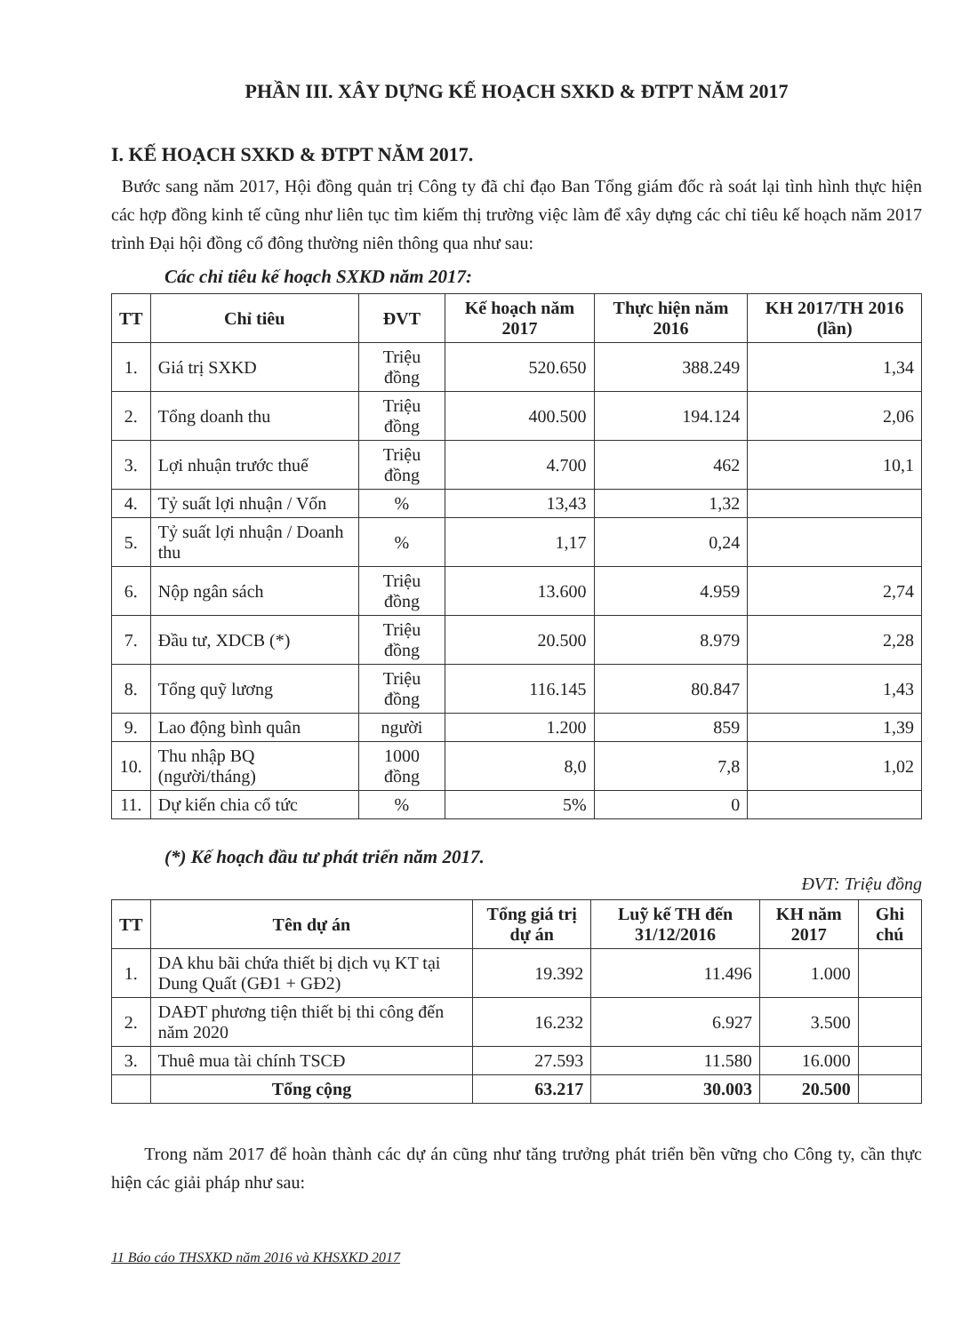PHẦN III. XÂY DỰNG KẾ HOẠCH SXKD & ĐTPT NĂM 2017
I. KẾ HOẠCH SXKD & ĐTPT NĂM 2017.
Bước sang năm 2017, Hội đồng quản trị Công ty đã chỉ đạo Ban Tổng giám đốc rà soát lại tình hình thực hiện các hợp đồng kinh tế cũng như liên tục tìm kiếm thị trường việc làm để xây dựng các chỉ tiêu kế hoạch năm 2017 trình Đại hội đồng cổ đông thường niên thông qua như sau:
Các chỉ tiêu kế hoạch SXKD năm 2017:
| TT | Chỉ tiêu | ĐVT | Kế hoạch năm 2017 | Thực hiện năm 2016 | KH 2017/TH 2016 (lần) |
| --- | --- | --- | --- | --- | --- |
| 1. | Giá trị SXKD | Triệu đồng | 520.650 | 388.249 | 1,34 |
| 2. | Tổng doanh thu | Triệu đồng | 400.500 | 194.124 | 2,06 |
| 3. | Lợi nhuận trước thuế | Triệu đồng | 4.700 | 462 | 10,1 |
| 4. | Tỷ suất lợi nhuận / Vốn | % | 13,43 | 1,32 | |
| 5. | Tỷ suất lợi nhuận / Doanh thu | % | 1,17 | 0,24 | |
| 6. | Nộp ngân sách | Triệu đồng | 13.600 | 4.959 | 2,74 |
| 7. | Đầu tư, XDCB (*) | Triệu đồng | 20.500 | 8.979 | 2,28 |
| 8. | Tổng quỹ lương | Triệu đồng | 116.145 | 80.847 | 1,43 |
| 9. | Lao động bình quân | người | 1.200 | 859 | 1,39 |
| 10. | Thu nhập BQ (người/tháng) | 1000 đồng | 8,0 | 7,8 | 1,02 |
| 11. | Dự kiến chia cổ tức | % | 5% | 0 | |
(*) Kế hoạch đầu tư phát triển năm 2017.
ĐVT: Triệu đồng
| TT | Tên dự án | Tổng giá trị dự án | Luỹ kế TH đến 31/12/2016 | KH năm 2017 | Ghi chú |
| --- | --- | --- | --- | --- | --- |
| 1. | DA khu bãi chứa thiết bị dịch vụ KT tại Dung Quất (GĐ1 + GĐ2) | 19.392 | 11.496 | 1.000 | |
| 2. | DAĐT phương tiện thiết bị thi công đến năm 2020 | 16.232 | 6.927 | 3.500 | |
| 3. | Thuê mua tài chính TSCĐ | 27.593 | 11.580 | 16.000 | |
| | Tổng cộng | 63.217 | 30.003 | 20.500 | |
Trong năm 2017 để hoàn thành các dự án cũng như tăng trưởng phát triển bền vững cho Công ty, cần thực hiện các giải pháp như sau:
11 Báo cáo THSXKD năm 2016 và KHSXKD 2017